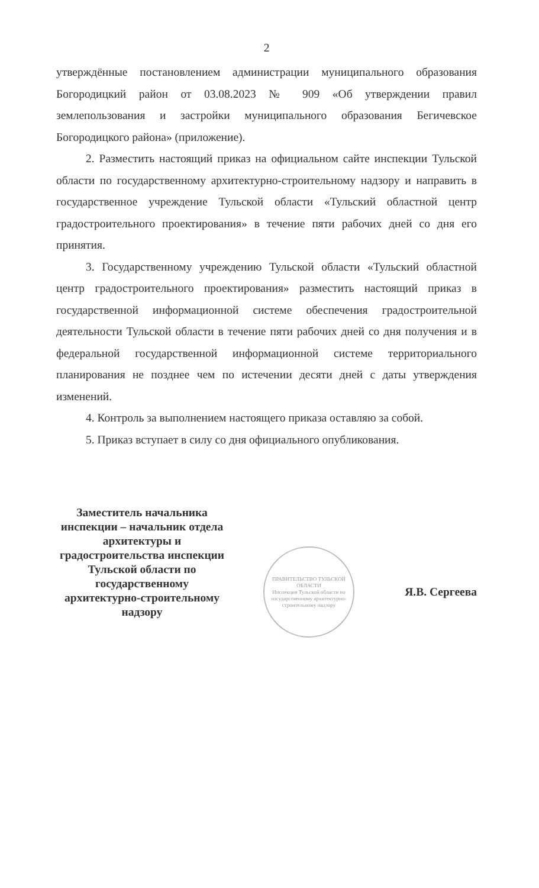2
утверждённые постановлением администрации муниципального образования Богородицкий район от 03.08.2023 № 909 «Об утверждении правил землепользования и застройки муниципального образования Бегичевское Богородицкого района» (приложение).
2. Разместить настоящий приказ на официальном сайте инспекции Тульской области по государственному архитектурно-строительному надзору и направить в государственное учреждение Тульской области «Тульский областной центр градостроительного проектирования» в течение пяти рабочих дней со дня его принятия.
3. Государственному учреждению Тульской области «Тульский областной центр градостроительного проектирования» разместить настоящий приказ в государственной информационной системе обеспечения градостроительной деятельности Тульской области в течение пяти рабочих дней со дня получения и в федеральной государственной информационной системе территориального планирования не позднее чем по истечении десяти дней с даты утверждения изменений.
4. Контроль за выполнением настоящего приказа оставляю за собой.
5. Приказ вступает в силу со дня официального опубликования.
Заместитель начальника инспекции – начальник отдела архитектуры и градостроительства инспекции Тульской области по государственному архитектурно-строительному надзору
ПРАВИТЕЛЬСТВО ТУЛЬСКОЙ ОБЛАСТИ
Инспекция Тульской области по государственному архитектурно-строительному надзору
Я.В. Сергеева